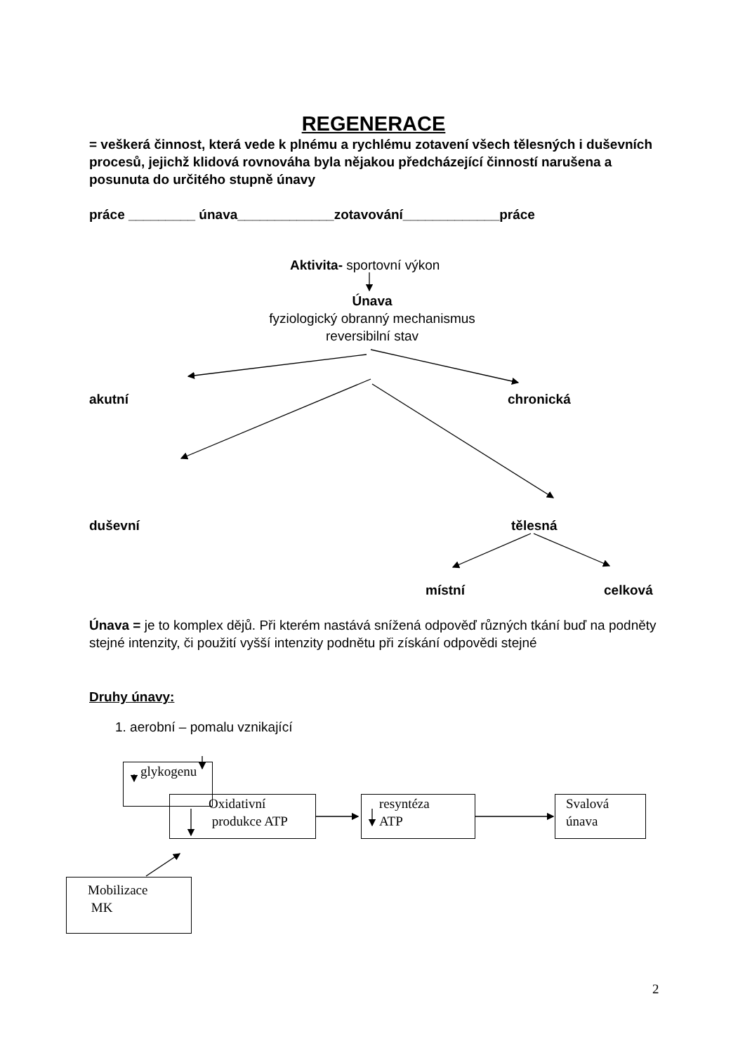REGENERACE
= veškerá činnost, která vede k plnému a rychlému zotavení všech tělesných i duševních procesů, jejichž klidová rovnováha byla nějakou předcházející činností narušena a posunuta do určitého stupně únavy
práce _________ únava_____________zotavování_____________práce
Aktivita- sportovní výkon
Únava
fyziologický obranný mechanismus
reversibilní stav
akutní chronická
duševní tělesná
místní celková
Únava = je to komplex dějů. Při kterém nastává snížená odpověď různých tkání buď na podněty stejné intenzity, či použití vyšší intenzity podnětu při získání odpovědi stejné
Druhy únavy:
1. aerobní – pomalu vznikající
glykogenu
Oxidativní
produkce ATP
resyntéza
ATP
Svalová
únava
Mobilizace
MK
2